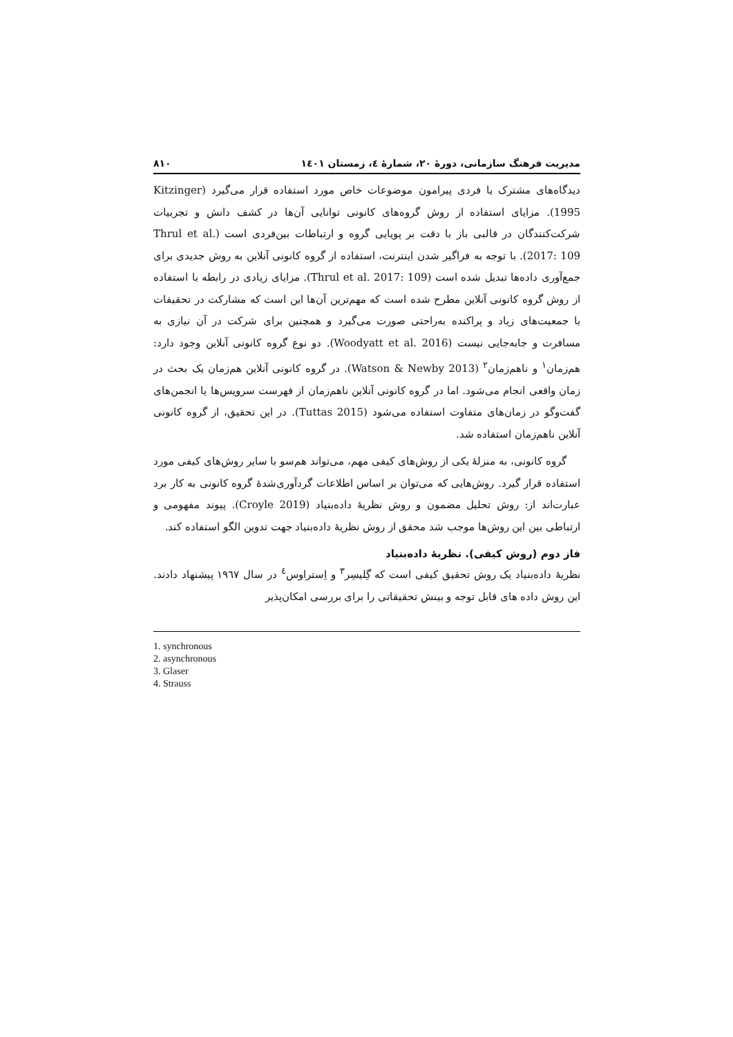مدیریت فرهنگ سازمانی، دورهٔ ۲۰، شمارهٔ ٤، زمستان ۱٤۰۱ ۸۱۰
دیدگاه‌های مشترک یا فردی پیرامون موضوعات خاص مورد استفاده قرار می‌گیرد (Kitzinger 1995). مزایای استفاده از روش گروه‌های کانونی توانایی آن‌ها در کشف دانش و تجربیات شرکت‌کنندگان در قالبی باز با دقت بر پویایی گروه و ارتباطات بین‌فردی است (Thrul et al. 2017: 109). با توجه به فراگیر شدن اینترنت، استفاده از گروه کانونی آنلاین به روش جدیدی برای جمع‌آوری داده‌ها تبدیل شده است (Thrul et al. 2017: 109). مزایای زیادی در رابطه با استفاده از روش گروه کانونی آنلاین مطرح شده است که مهم‌ترین آن‌ها این است که مشارکت در تحقیقات با جمعیت‌های زیاد و پراکنده به‌راحتی صورت می‌گیرد و همچنین برای شرکت در آن نیازی به مسافرت و جابه‌جایی نیست (Woodyatt et al. 2016). دو نوع گروه کانونی آنلاین وجود دارد: هم‌زمان<sup>۱</sup> و ناهم‌زمان<sup>۲</sup> (Watson & Newby 2013). در گروه کانونی آنلاین هم‌زمان یک بحث در زمان واقعی انجام می‌شود. اما در گروه کانونی آنلاین ناهم‌زمان از فهرست سرویس‌ها یا انجمن‌های گفت‌وگو در زمان‌های متفاوت استفاده می‌شود (Tuttas 2015). در این تحقیق، از گروه کانونی آنلاین ناهم‌زمان استفاده شد.
گروه کانونی، به منزلهٔ یکی از روش‌های کیفی مهم، می‌تواند هم‌سو با سایر روش‌های کیفی مورد استفاده قرار گیرد. روش‌هایی که می‌توان بر اساس اطلاعات گردآوری‌شدهٔ گروه کانونی به کار برد عبارت‌اند از: روش تحلیل مضمون و روش نظریهٔ داده‌بنیاد (Croyle 2019). پیوند مفهومی و ارتباطی بین این روش‌ها موجب شد محقق از روش نظریهٔ داده‌بنیاد جهت تدوین الگو استفاده کند.
فاز دوم (روش کیفی). نظریهٔ داده‌بنیاد
نظریهٔ داده‌بنیاد یک روش تحقیق کیفی است که گِلیسِر<sup>۳</sup> و اِستراوس<sup>٤</sup> در سال ۱۹٦۷ پیشنهاد دادند. این روش داده های قابل توجه و بینش تحقیقاتی را برای بررسی امکان‌پذیر
1. synchronous
2. asynchronous
3. Glaser
4. Strauss